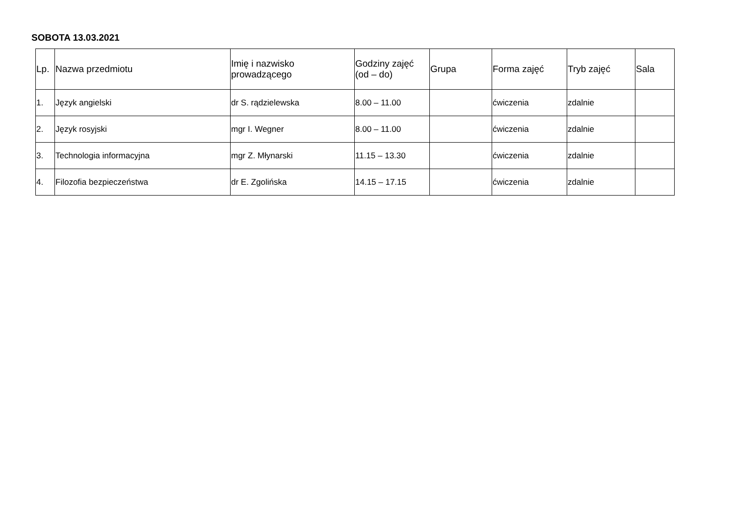SOBOTA 13.03.2021
| Lp. | Nazwa przedmiotu | Imię i nazwisko prowadzącego | Godziny zajęć (od – do) | Grupa | Forma zajęć | Tryb zajęć | Sala |
| --- | --- | --- | --- | --- | --- | --- | --- |
| 1. | Język angielski | dr S. rądzielewska | 8.00 – 11.00 | | ćwiczenia | zdalnie | |
| 2. | Język rosyjski | mgr I. Wegner | 8.00 – 11.00 | | ćwiczenia | zdalnie | |
| 3. | Technologia informacyjna | mgr Z. Młynarski | 11.15 – 13.30 | | ćwiczenia | zdalnie | |
| 4. | Filozofia bezpieczeństwa | dr E. Zgolińska | 14.15 – 17.15 | | ćwiczenia | zdalnie | |